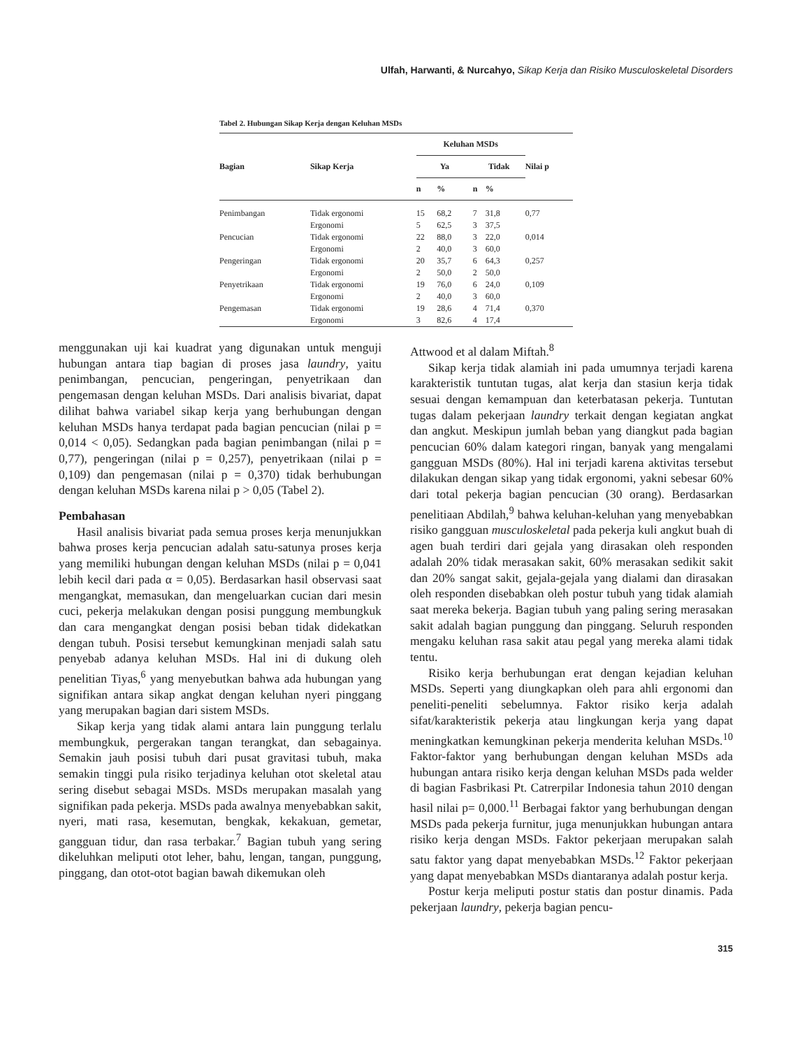Ulfah, Harwanti, & Nurcahyo, Sikap Kerja dan Risiko Musculoskeletal Disorders
Tabel 2. Hubungan Sikap Kerja dengan Keluhan MSDs
| Bagian | Sikap Kerja | Keluhan MSDs | | | | Nilai p |
| --- | --- | --- | --- | --- | --- | --- |
| | | Ya | | Tidak | | |
| | | n | % | n | % | |
| Penimbangan | Tidak ergonomi | 15 | 68,2 | 7 | 31,8 | 0,77 |
| | Ergonomi | 5 | 62,5 | 3 | 37,5 | |
| Pencucian | Tidak ergonomi | 22 | 88,0 | 3 | 22,0 | 0,014 |
| | Ergonomi | 2 | 40,0 | 3 | 60,0 | |
| Pengeringan | Tidak ergonomi | 20 | 35,7 | 6 | 64,3 | 0,257 |
| | Ergonomi | 2 | 50,0 | 2 | 50,0 | |
| Penyetrikaan | Tidak ergonomi | 19 | 76,0 | 6 | 24,0 | 0,109 |
| | Ergonomi | 2 | 40,0 | 3 | 60,0 | |
| Pengemasan | Tidak ergonomi | 19 | 28,6 | 4 | 71,4 | 0,370 |
| | Ergonomi | 3 | 82,6 | 4 | 17,4 | |
menggunakan uji kai kuadrat yang digunakan untuk menguji hubungan antara tiap bagian di proses jasa laundry, yaitu penimbangan, pencucian, pengeringan, penyetrikaan dan pengemasan dengan keluhan MSDs. Dari analisis bivariat, dapat dilihat bahwa variabel sikap kerja yang berhubungan dengan keluhan MSDs hanya terdapat pada bagian pencucian (nilai p = 0,014 < 0,05). Sedangkan pada bagian penimbangan (nilai p = 0,77), pengeringan (nilai p = 0,257), penyetrikaan (nilai p = 0,109) dan pengemasan (nilai p = 0,370) tidak berhubungan dengan keluhan MSDs karena nilai p > 0,05 (Tabel 2).
Pembahasan
Hasil analisis bivariat pada semua proses kerja menunjukkan bahwa proses kerja pencucian adalah satu-satunya proses kerja yang memiliki hubungan dengan keluhan MSDs (nilai p = 0,041 lebih kecil dari pada α = 0,05). Berdasarkan hasil observasi saat mengangkat, memasukan, dan mengeluarkan cucian dari mesin cuci, pekerja melakukan dengan posisi punggung membungkuk dan cara mengangkat dengan posisi beban tidak didekatkan dengan tubuh. Posisi tersebut kemungkinan menjadi salah satu penyebab adanya keluhan MSDs. Hal ini di dukung oleh penelitian Tiyas,<sup>6</sup> yang menyebutkan bahwa ada hubungan yang signifikan antara sikap angkat dengan keluhan nyeri pinggang yang merupakan bagian dari sistem MSDs.
Sikap kerja yang tidak alami antara lain punggung terlalu membungkuk, pergerakan tangan terangkat, dan sebagainya. Semakin jauh posisi tubuh dari pusat gravitasi tubuh, maka semakin tinggi pula risiko terjadinya keluhan otot skeletal atau sering disebut sebagai MSDs. MSDs merupakan masalah yang signifikan pada pekerja. MSDs pada awalnya menyebabkan sakit, nyeri, mati rasa, kesemutan, bengkak, kekakuan, gemetar, gangguan tidur, dan rasa terbakar.<sup>7</sup> Bagian tubuh yang sering dikeluhkan meliputi otot leher, bahu, lengan, tangan, punggung, pinggang, dan otot-otot bagian bawah dikemukan oleh
Attwood et al dalam Miftah.<sup>8</sup>
Sikap kerja tidak alamiah ini pada umumnya terjadi karena karakteristik tuntutan tugas, alat kerja dan stasiun kerja tidak sesuai dengan kemampuan dan keterbatasan pekerja. Tuntutan tugas dalam pekerjaan laundry terkait dengan kegiatan angkat dan angkut. Meskipun jumlah beban yang diangkut pada bagian pencucian 60% dalam kategori ringan, banyak yang mengalami gangguan MSDs (80%). Hal ini terjadi karena aktivitas tersebut dilakukan dengan sikap yang tidak ergonomi, yakni sebesar 60% dari total pekerja bagian pencucian (30 orang). Berdasarkan penelitiaan Abdilah,<sup>9</sup> bahwa keluhan-keluhan yang menyebabkan risiko gangguan musculoskeletal pada pekerja kuli angkut buah di agen buah terdiri dari gejala yang dirasakan oleh responden adalah 20% tidak merasakan sakit, 60% merasakan sedikit sakit dan 20% sangat sakit, gejala-gejala yang dialami dan dirasakan oleh responden disebabkan oleh postur tubuh yang tidak alamiah saat mereka bekerja. Bagian tubuh yang paling sering merasakan sakit adalah bagian punggung dan pinggang. Seluruh responden mengaku keluhan rasa sakit atau pegal yang mereka alami tidak tentu.
Risiko kerja berhubungan erat dengan kejadian keluhan MSDs. Seperti yang diungkapkan oleh para ahli ergonomi dan peneliti-peneliti sebelumnya. Faktor risiko kerja adalah sifat/karakteristik pekerja atau lingkungan kerja yang dapat meningkatkan kemungkinan pekerja menderita keluhan MSDs.<sup>10</sup> Faktor-faktor yang berhubungan dengan keluhan MSDs ada hubungan antara risiko kerja dengan keluhan MSDs pada welder di bagian Fasbrikasi Pt. Catrerpilar Indonesia tahun 2010 dengan hasil nilai p= 0,000.<sup>11</sup> Berbagai faktor yang berhubungan dengan MSDs pada pekerja furnitur, juga menunjukkan hubungan antara risiko kerja dengan MSDs. Faktor pekerjaan merupakan salah satu faktor yang dapat menyebabkan MSDs.<sup>12</sup> Faktor pekerjaan yang dapat menyebabkan MSDs diantaranya adalah postur kerja.
Postur kerja meliputi postur statis dan postur dinamis. Pada pekerjaan laundry, pekerja bagian pencu-
315